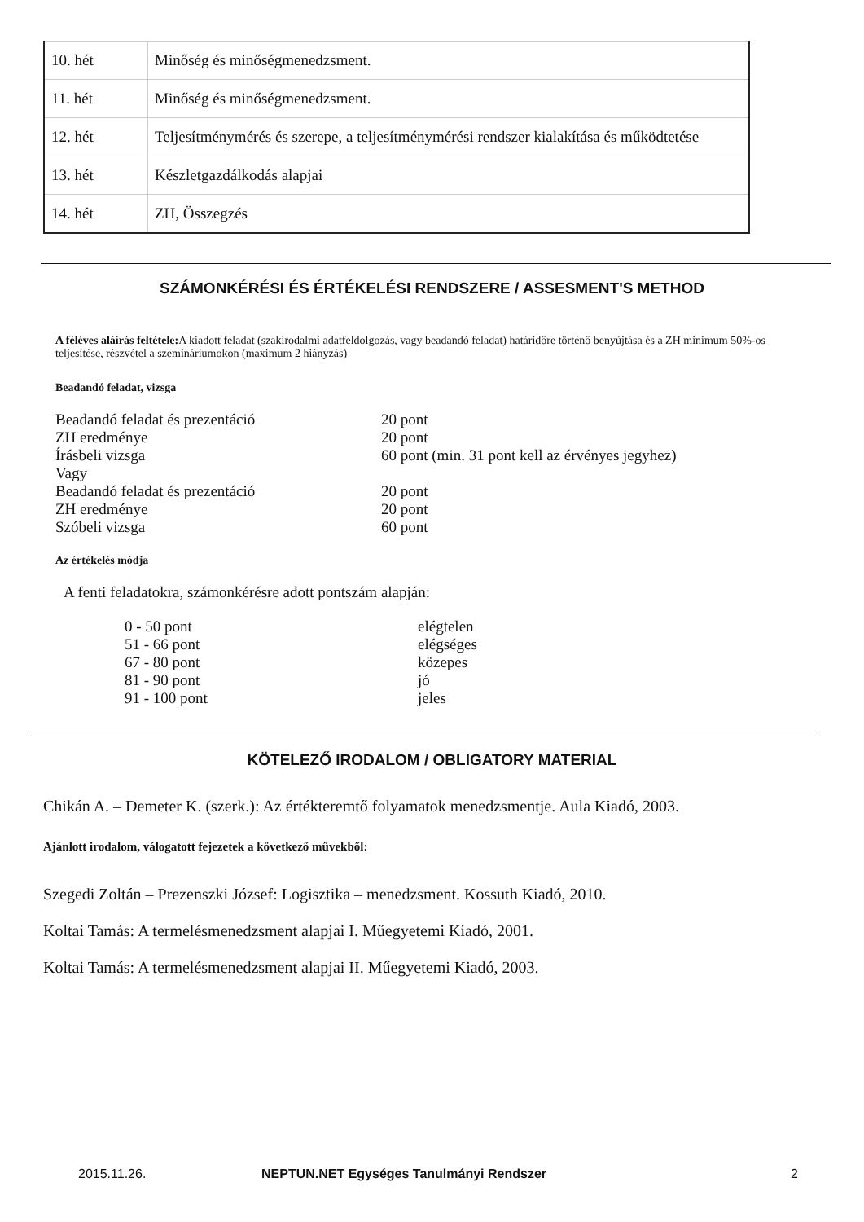| 10. hét | Minőség és minőségmenedzsment. |
| 11. hét | Minőség és minőségmenedzsment. |
| 12. hét | Teljesítménymérés és szerepe, a teljesítménymérési rendszer kialakítása és működtetése |
| 13. hét | Készletgazdálkodás alapjai |
| 14. hét | ZH, Összegzés |
SZÁMONKÉRÉSI ÉS ÉRTÉKELÉSI RENDSZERE / ASSESMENT'S METHOD
A féléves aláírás feltétele: A kiadott feladat (szakirodalmi adatfeldolgozás, vagy beadandó feladat) határidőre történő benyújtása és a ZH minimum 50%-os teljesítése, részvétel a szemináriumokon (maximum 2 hiányzás)
Beadandó feladat, vizsga
| Beadandó feladat és prezentáció | 20 pont |
| ZH eredménye | 20 pont |
| Írásbeli vizsga | 60 pont (min. 31 pont kell az érvényes jegyhez) |
| Vagy | |
| Beadandó feladat és prezentáció | 20 pont |
| ZH eredménye | 20 pont |
| Szóbeli vizsga | 60 pont |
Az értékelés módja
A fenti feladatokra, számonkérésre adott pontszám alapján:
| 0 - 50 pont | elégtelen |
| 51 - 66 pont | elégséges |
| 67 - 80 pont | közepes |
| 81 - 90 pont | jó |
| 91 - 100 pont | jeles |
KÖTELEZŐ IRODALOM / OBLIGATORY MATERIAL
Chikán A. – Demeter K. (szerk.): Az értékteremtő folyamatok menedzsmentje. Aula Kiadó, 2003.
Ajánlott irodalom, válogatott fejezetek a következő művekből:
Szegedi Zoltán – Prezenszki József: Logisztika – menedzsment. Kossuth Kiadó, 2010.
Koltai Tamás: A termelésmenedzsment alapjai I. Műegyetemi Kiadó, 2001.
Koltai Tamás: A termelésmenedzsment alapjai II. Műegyetemi Kiadó, 2003.
2015.11.26. NEPTUN.NET Egységes Tanulmányi Rendszer 2